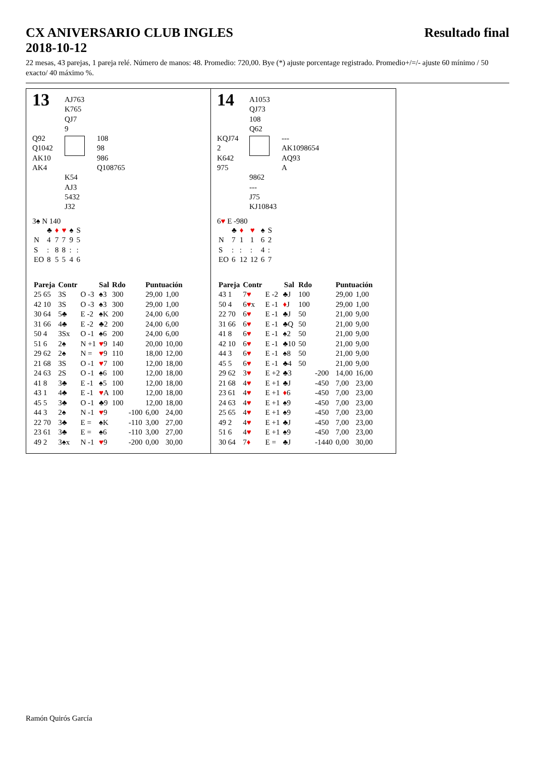CX ANIVERSARIO CLUB INGLES
2018-10-12
Resultado final
22 mesas, 43 parejas, 1 pareja relé. Número de manos: 48. Promedio: 720,00. Bye (*) ajuste porcentage registrado. Promedio+/=/- ajuste 60 mínimo / 50 exacto/ 40 máximo %.
13
AJ763
K765
QJ7
9
Q92
Q1042
AK10
AK4
108
98
986
Q108765
K54
AJ3
5432
J32
3♠ N 140
| | ♣ | ♦ | ♥ | ♠ | S |
| N | 4 | 7 | 7 | 9 | 5 |
| S | : | 8 | 8 | : | : |
| EO | 8 | 5 | 5 | 4 | 6 |
| Pareja | Contr | | Sal | Rdo | | Puntuación | |
| --- | --- | --- | --- | --- | --- | --- | --- |
| 25 65 | 3S | O -3 | ♠3 | 300 | | 29,00 | 1,00 |
| 42 10 | 3S | O -3 | ♠3 | 300 | | 29,00 | 1,00 |
| 30 64 | 5♣ | E -2 | ♠K | 200 | | 24,00 | 6,00 |
| 31 66 | 4♣ | E -2 | ♣2 | 200 | | 24,00 | 6,00 |
| 50 4 | 3Sx | O -1 | ♠6 | 200 | | 24,00 | 6,00 |
| 51 6 | 2♠ | N +1 | ♥ 9 | 140 | | 20,00 | 10,00 |
| 29 62 | 2♠ | N = | ♥ 9 | 110 | | 18,00 | 12,00 |
| 21 68 | 3S | O -1 | ♥ 7 | 100 | | 12,00 | 18,00 |
| 24 63 | 2S | O -1 | ♠6 | 100 | | 12,00 | 18,00 |
| 41 8 | 3♣ | E -1 | ♠5 | 100 | | 12,00 | 18,00 |
| 43 1 | 4♣ | E -1 | ♥ A | 100 | | 12,00 | 18,00 |
| 45 5 | 3♣ | O -1 | ♣9 | 100 | | 12,00 | 18,00 |
| 44 3 | 2♠ | N -1 | ♥ 9 | | -100 | 6,00 | 24,00 |
| 22 70 | 3♣ | E = | ♠K | | -110 | 3,00 | 27,00 |
| 23 61 | 3♣ | E = | ♠6 | | -110 | 3,00 | 27,00 |
| 49 2 | 3♠x | N -1 | ♥ 9 | | -200 | 0,00 | 30,00 |
14
A1053
QJ73
108
Q62
KQJ74
2
K642
975
---
AK1098654
AQ93
A
9862
---
J75
KJ10843
6♥ E -980
| | ♣ | ♦ | ♥ | ♠ | S |
| N | 7 | 1 | 1 | 6 | 2 |
| S | : | : | : | 4 | : |
| EO | 6 | 12 | 12 | 6 | 7 |
| Pareja | Contr | | Sal | Rdo | | Puntuación | |
| --- | --- | --- | --- | --- | --- | --- | --- |
| 43 1 | 7 ♥ | E -2 | ♣J | 100 | | 29,00 | 1,00 |
| 50 4 | 6 ♥ x | E -1 | ♦ J | 100 | | 29,00 | 1,00 |
| 22 70 | 6 ♥ | E -1 | ♣J | 50 | | 21,00 | 9,00 |
| 31 66 | 6 ♥ | E -1 | ♣Q | 50 | | 21,00 | 9,00 |
| 41 8 | 6 ♥ | E -1 | ♠2 | 50 | | 21,00 | 9,00 |
| 42 10 | 6 ♥ | E -1 | ♣10 | 50 | | 21,00 | 9,00 |
| 44 3 | 6 ♥ | E -1 | ♠8 | 50 | | 21,00 | 9,00 |
| 45 5 | 6 ♥ | E -1 | ♣4 | 50 | | 21,00 | 9,00 |
| 29 62 | 3 ♥ | E +2 | ♣3 | | -200 | 14,00 | 16,00 |
| 21 68 | 4 ♥ | E +1 | ♣J | | -450 | 7,00 | 23,00 |
| 23 61 | 4 ♥ | E +1 | ♦ 6 | | -450 | 7,00 | 23,00 |
| 24 63 | 4 ♥ | E +1 | ♠9 | | -450 | 7,00 | 23,00 |
| 25 65 | 4 ♥ | E +1 | ♠9 | | -450 | 7,00 | 23,00 |
| 49 2 | 4 ♥ | E +1 | ♣J | | -450 | 7,00 | 23,00 |
| 51 6 | 4 ♥ | E +1 | ♠9 | | -450 | 7,00 | 23,00 |
| 30 64 | 7 ♦ | E = | ♣J | | -1440 | 0,00 | 30,00 |
Ramón Quirós García